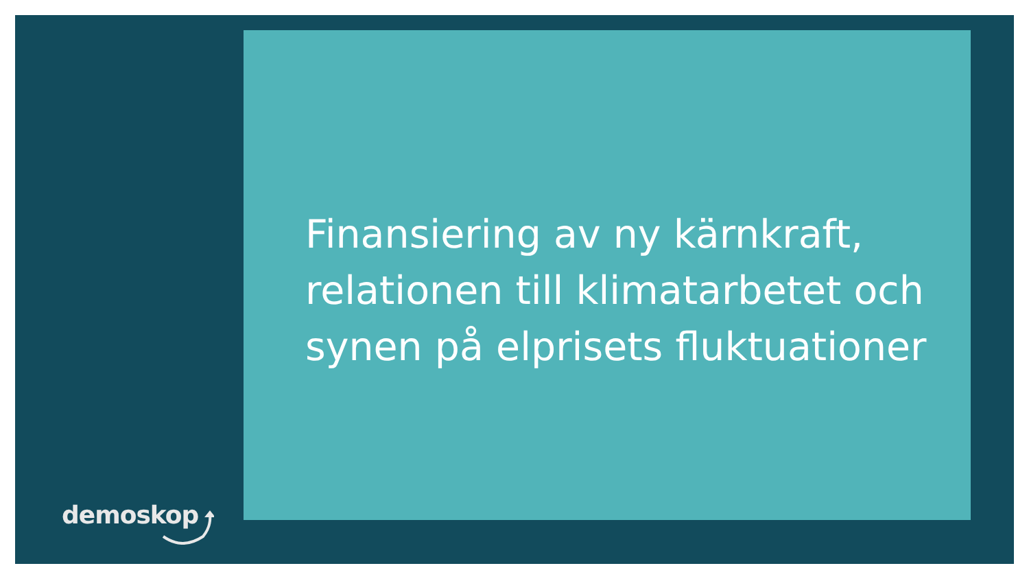Finansiering av ny kärnkraft, relationen till klimatarbetet och synen på elprisets fluktuationer
demoskop